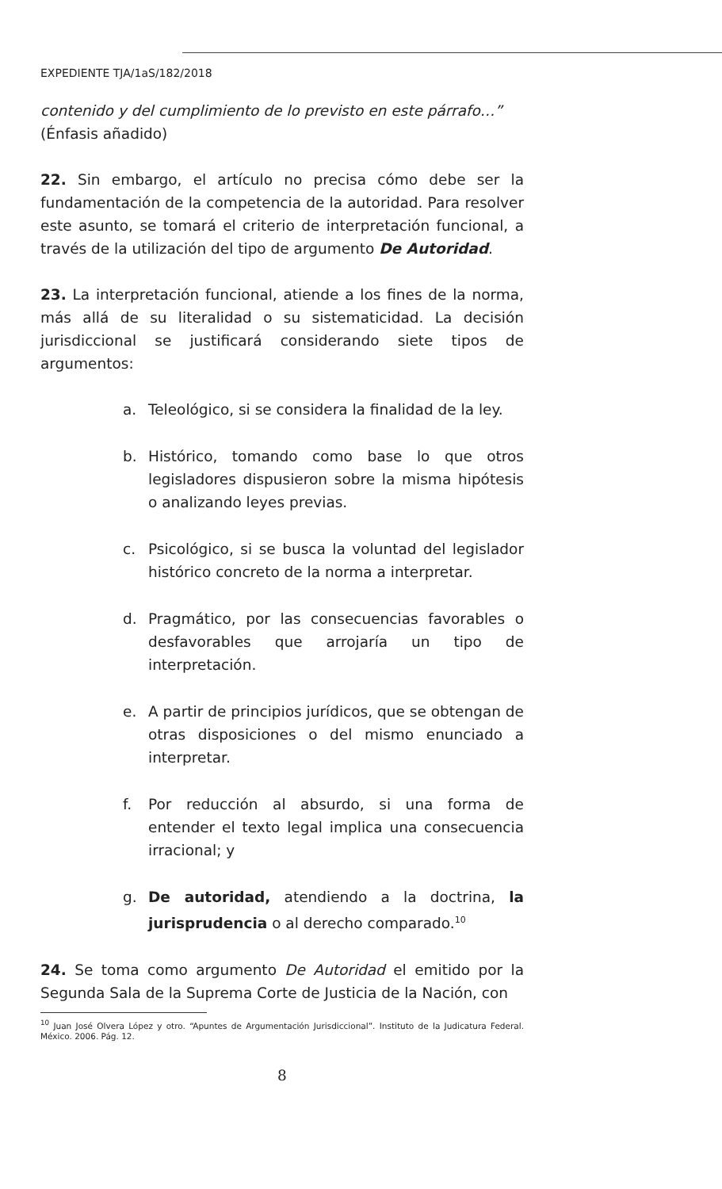EXPEDIENTE TJA/1aS/182/2018
contenido y del cumplimiento de lo previsto en este párrafo…”
(Énfasis añadido)
22. Sin embargo, el artículo no precisa cómo debe ser la fundamentación de la competencia de la autoridad. Para resolver este asunto, se tomará el criterio de interpretación funcional, a través de la utilización del tipo de argumento De Autoridad.
23. La interpretación funcional, atiende a los fines de la norma, más allá de su literalidad o su sistematicidad. La decisión jurisdiccional se justificará considerando siete tipos de argumentos:
a. Teleológico, si se considera la finalidad de la ley.
b. Histórico, tomando como base lo que otros legisladores dispusieron sobre la misma hipótesis o analizando leyes previas.
c. Psicológico, si se busca la voluntad del legislador histórico concreto de la norma a interpretar.
d. Pragmático, por las consecuencias favorables o desfavorables que arrojaría un tipo de interpretación.
e. A partir de principios jurídicos, que se obtengan de otras disposiciones o del mismo enunciado a interpretar.
f. Por reducción al absurdo, si una forma de entender el texto legal implica una consecuencia irracional; y
g. De autoridad, atendiendo a la doctrina, la jurisprudencia o al derecho comparado.<sup>10</sup>
24. Se toma como argumento De Autoridad el emitido por la Segunda Sala de la Suprema Corte de Justicia de la Nación, con
<sup>10</sup> Juan José Olvera López y otro. “Apuntes de Argumentación Jurisdiccional”. Instituto de la Judicatura Federal. México. 2006. Pág. 12.
8